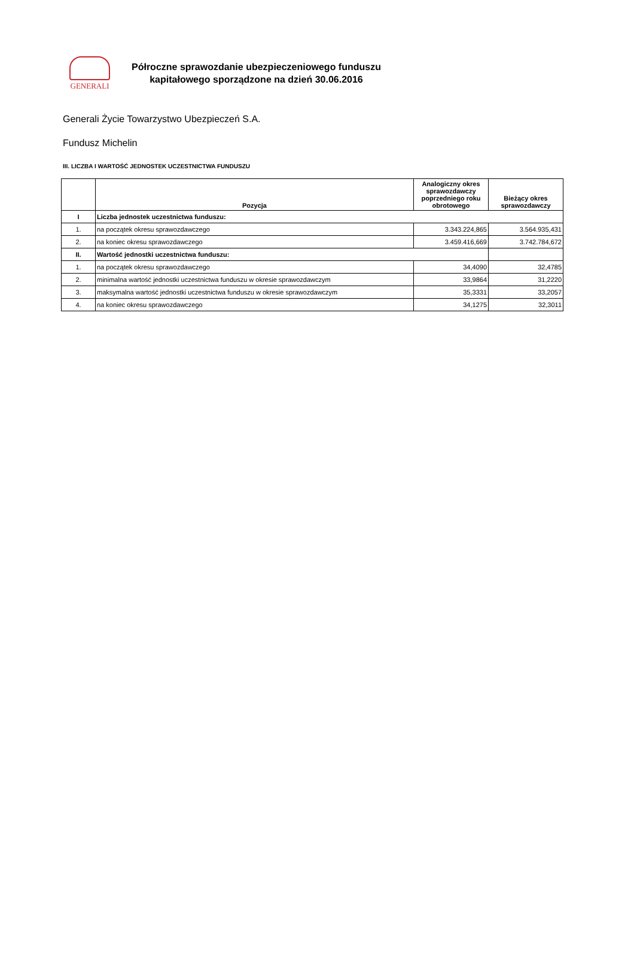GENERALI
Półroczne sprawozdanie ubezpieczeniowego funduszu
kapitałowego sporządzone na dzień 30.06.2016
Generali Życie Towarzystwo Ubezpieczeń S.A.
Fundusz Michelin
III. LICZBA I WARTOŚĆ JEDNOSTEK UCZESTNICTWA FUNDUSZU
| | Pozycja | Analogiczny okres sprawozdawczy poprzedniego roku obrotowego | Bieżący okres sprawozdawczy |
| --- | --- | --- | --- |
| I | Liczba jednostek uczestnictwa funduszu: | | |
| 1. | na początek okresu sprawozdawczego | 3.343.224,865 | 3.564.935,431 |
| 2. | na koniec okresu sprawozdawczego | 3.459.416,669 | 3.742.784,672 |
| II. | Wartość jednostki uczestnictwa funduszu: | | |
| 1. | na początek okresu sprawozdawczego | 34,4090 | 32,4785 |
| 2. | minimalna wartość jednostki uczestnictwa funduszu w okresie sprawozdawczym | 33,9864 | 31,2220 |
| 3. | maksymalna wartość jednostki uczestnictwa funduszu w okresie sprawozdawczym | 35,3331 | 33,2057 |
| 4. | na koniec okresu sprawozdawczego | 34,1275 | 32,3011 |